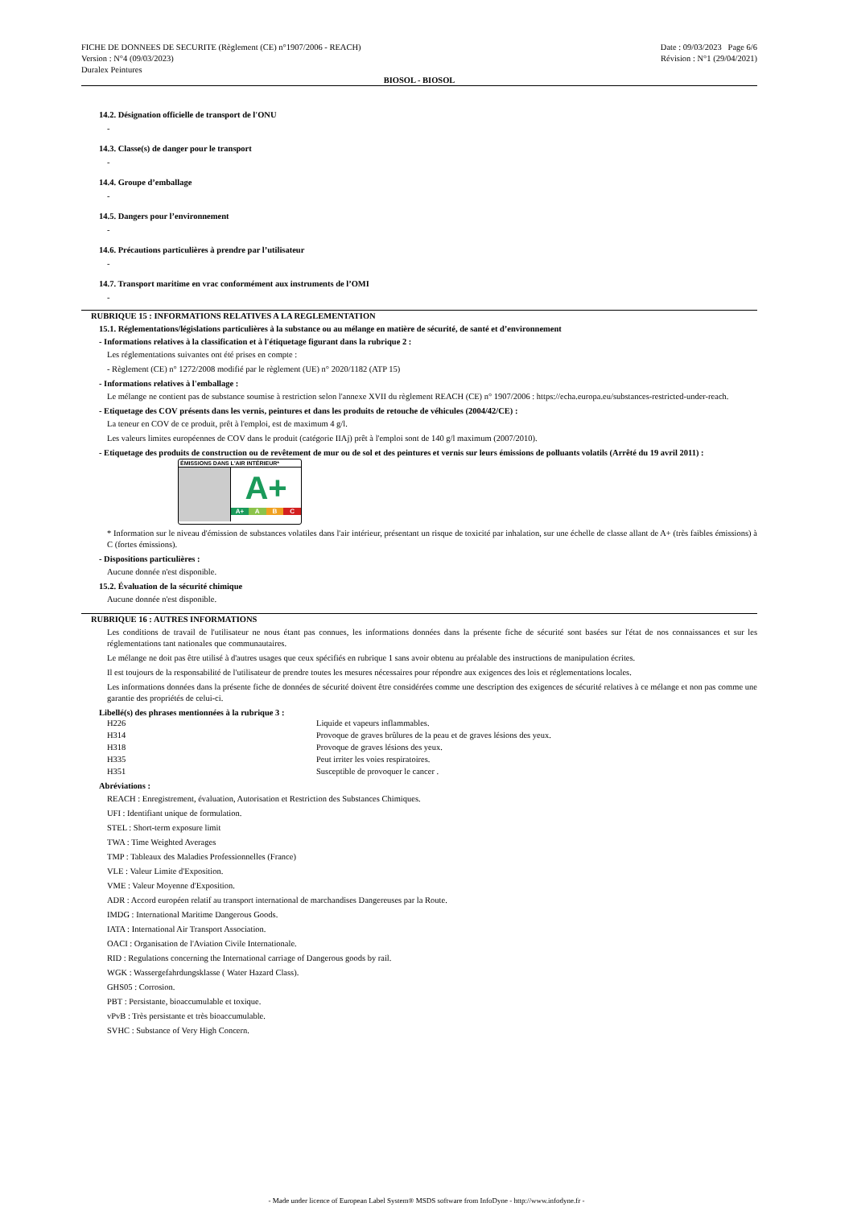FICHE DE DONNEES DE SECURITE (Règlement (CE) n°1907/2006 - REACH)
Version : N°4 (09/03/2023)
Duralex Peintures
Date : 09/03/2023 Page 6/6
Révision : N°1 (29/04/2021)
BIOSOL - BIOSOL
14.2. Désignation officielle de transport de l'ONU
-
14.3. Classe(s) de danger pour le transport
-
14.4. Groupe d’emballage
-
14.5. Dangers pour l’environnement
-
14.6. Précautions particulières à prendre par l’utilisateur
-
14.7. Transport maritime en vrac conformément aux instruments de l’OMI
-
RUBRIQUE 15 : INFORMATIONS RELATIVES A LA REGLEMENTATION
15.1. Réglementations/législations particulières à la substance ou au mélange en matière de sécurité, de santé et d’environnement
- Informations relatives à la classification et à l'étiquetage figurant dans la rubrique 2 :
Les réglementations suivantes ont été prises en compte :
- Règlement (CE) n° 1272/2008 modifié par le règlement (UE) n° 2020/1182 (ATP 15)
- Informations relatives à l'emballage :
Le mélange ne contient pas de substance soumise à restriction selon l'annexe XVII du règlement REACH (CE) n° 1907/2006 : https://echa.europa.eu/substances-restricted-under-reach.
- Etiquetage des COV présents dans les vernis, peintures et dans les produits de retouche de véhicules (2004/42/CE) :
La teneur en COV de ce produit, prêt à l'emploi, est de maximum 4 g/l.
Les valeurs limites européennes de COV dans le produit (catégorie IIAj) prêt à l'emploi sont de 140 g/l maximum (2007/2010).
- Etiquetage des produits de construction ou de revêtement de mur ou de sol et des peintures et vernis sur leurs émissions de polluants volatils (Arrêté du 19 avril 2011) :
ÉMISSIONS DANS L'AIR INTÉRIEUR*
A+
A+ A B C
* Information sur le niveau d'émission de substances volatiles dans l'air intérieur, présentant un risque de toxicité par inhalation, sur une échelle de classe allant de A+ (très faibles émissions) à C (fortes émissions).
- Dispositions particulières :
Aucune donnée n'est disponible.
15.2. Évaluation de la sécurité chimique
Aucune donnée n'est disponible.
RUBRIQUE 16 : AUTRES INFORMATIONS
Les conditions de travail de l'utilisateur ne nous étant pas connues, les informations données dans la présente fiche de sécurité sont basées sur l'état de nos connaissances et sur les réglementations tant nationales que communautaires.
Le mélange ne doit pas être utilisé à d'autres usages que ceux spécifiés en rubrique 1 sans avoir obtenu au préalable des instructions de manipulation écrites.
Il est toujours de la responsabilité de l'utilisateur de prendre toutes les mesures nécessaires pour répondre aux exigences des lois et réglementations locales.
Les informations données dans la présente fiche de données de sécurité doivent être considérées comme une description des exigences de sécurité relatives à ce mélange et non pas comme une garantie des propriétés de celui-ci.
Libellé(s) des phrases mentionnées à la rubrique 3 :
| H226 | Liquide et vapeurs inflammables. |
| H314 | Provoque de graves brûlures de la peau et de graves lésions des yeux. |
| H318 | Provoque de graves lésions des yeux. |
| H335 | Peut irriter les voies respiratoires. |
| H351 | Susceptible de provoquer le cancer . |
Abréviations :
REACH : Enregistrement, évaluation, Autorisation et Restriction des Substances Chimiques.
UFI : Identifiant unique de formulation.
STEL : Short-term exposure limit
TWA : Time Weighted Averages
TMP : Tableaux des Maladies Professionnelles (France)
VLE : Valeur Limite d'Exposition.
VME : Valeur Moyenne d'Exposition.
ADR : Accord européen relatif au transport international de marchandises Dangereuses par la Route.
IMDG : International Maritime Dangerous Goods.
IATA : International Air Transport Association.
OACI : Organisation de l'Aviation Civile Internationale.
RID : Regulations concerning the International carriage of Dangerous goods by rail.
WGK : Wassergefahrdungsklasse ( Water Hazard Class).
GHS05 : Corrosion.
PBT : Persistante, bioaccumulable et toxique.
vPvB : Très persistante et très bioaccumulable.
SVHC : Substance of Very High Concern.
- Made under licence of European Label System® MSDS software from InfoDyne - http://www.infodyne.fr -